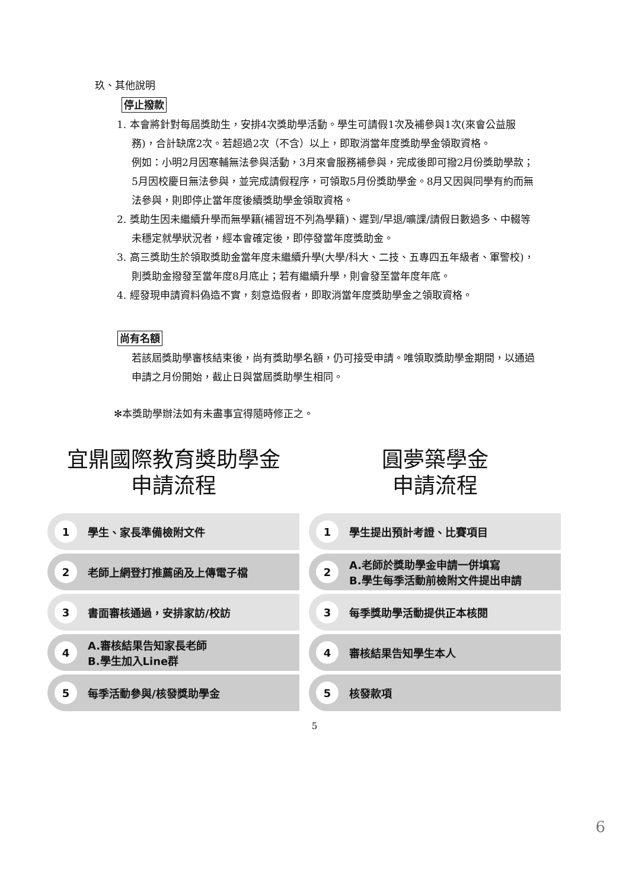玖、其他說明
停止撥款
1. 本會將針對每屆獎助生，安排4次獎助學活動。學生可請假1次及補參與1次(來會公益服務)，合計缺席2次。若超過2次（不含）以上，即取消當年度獎助學金領取資格。
例如：小明2月因寒輔無法參與活動，3月來會服務補參與，完成後即可撥2月份獎助學款；5月因校慶日無法參與，並完成請假程序，可領取5月份獎助學金。8月又因與同學有約而無法參與，則即停止當年度後續獎助學金領取資格。
2. 獎助生因未繼續升學而無學籍(補習班不列為學籍)、遲到/早退/曠課/請假日數過多、中輟等未穩定就學狀況者，經本會確定後，即停發當年度獎助金。
3. 高三獎助生於領取獎助金當年度未繼續升學(大學/科大、二技、五專四五年級者、軍警校)，則獎助金撥發至當年度8月底止；若有繼續升學，則會發至當年度年底。
4. 經發現申請資料偽造不實，刻意造假者，即取消當年度獎助學金之領取資格。
尚有名額
若該屆獎助學審核結束後，尚有獎助學名額，仍可接受申請。唯領取獎助學金期間，以通過申請之月份開始，截止日與當屆獎助學生相同。
✻本獎助學辦法如有未盡事宜得隨時修正之。
宜鼎國際教育獎助學金
申請流程
1 學生、家長準備檢附文件
2 老師上網登打推薦函及上傳電子檔
3 書面審核通過，安排家訪/校訪
4 A.審核結果告知家長老師
B.學生加入Line群
5 每季活動參與/核發獎助學金
圓夢築學金
申請流程
1 學生提出預計考證、比賽項目
2 A.老師於獎助學金申請一併填寫
B.學生每季活動前檢附文件提出申請
3 每季獎助學活動提供正本核閱
4 審核結果告知學生本人
5 核發款項
5
6